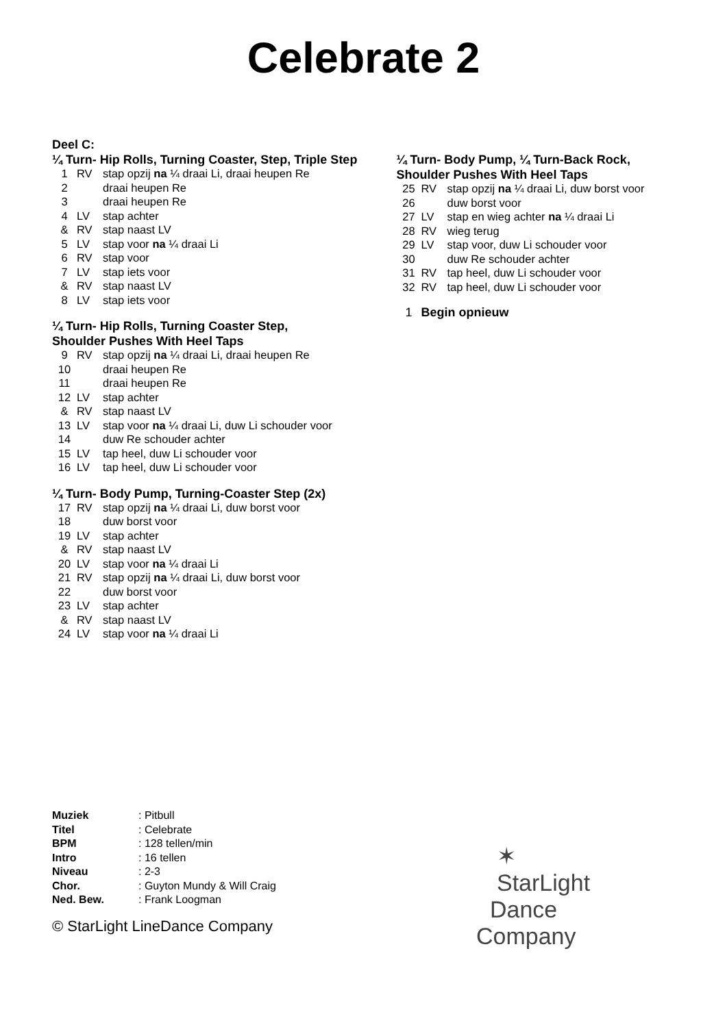Celebrate 2
Deel C:
¼ Turn- Hip Rolls, Turning Coaster, Step, Triple Step
| 1 | RV | stap opzij na ¼ draai Li, draai heupen Re |
| 2 | | draai heupen Re |
| 3 | | draai heupen Re |
| 4 | LV | stap achter |
| & | RV | stap naast LV |
| 5 | LV | stap voor na ¼ draai Li |
| 6 | RV | stap voor |
| 7 | LV | stap iets voor |
| & | RV | stap naast LV |
| 8 | LV | stap iets voor |
¼ Turn- Hip Rolls, Turning Coaster Step,
Shoulder Pushes With Heel Taps
| 9 | RV | stap opzij na ¼ draai Li, draai heupen Re |
| 10 | | draai heupen Re |
| 11 | | draai heupen Re |
| 12 | LV | stap achter |
| & | RV | stap naast LV |
| 13 | LV | stap voor na ¼ draai Li, duw Li schouder voor |
| 14 | | duw Re schouder achter |
| 15 | LV | tap heel, duw Li schouder voor |
| 16 | LV | tap heel, duw Li schouder voor |
¼ Turn- Body Pump, Turning-Coaster Step (2x)
| 17 | RV | stap opzij na ¼ draai Li, duw borst voor |
| 18 | | duw borst voor |
| 19 | LV | stap achter |
| & | RV | stap naast LV |
| 20 | LV | stap voor na ¼ draai Li |
| 21 | RV | stap opzij na ¼ draai Li, duw borst voor |
| 22 | | duw borst voor |
| 23 | LV | stap achter |
| & | RV | stap naast LV |
| 24 | LV | stap voor na ¼ draai Li |
¼ Turn- Body Pump, ¼ Turn-Back Rock,
Shoulder Pushes With Heel Taps
| 25 | RV | stap opzij na ¼ draai Li, duw borst voor |
| 26 | | duw borst voor |
| 27 | LV | stap en wieg achter na ¼ draai Li |
| 28 | RV | wieg terug |
| 29 | LV | stap voor, duw Li schouder voor |
| 30 | | duw Re schouder achter |
| 31 | RV | tap heel, duw Li schouder voor |
| 32 | RV | tap heel, duw Li schouder voor |
| 1 | Begin opnieuw |
| Muziek | : Pitbull |
| Titel | : Celebrate |
| BPM | : 128 tellen/min |
| Intro | : 16 tellen |
| Niveau | : 2-3 |
| Chor. | : Guyton Mundy & Will Craig |
| Ned. Bew. | : Frank Loogman |
© StarLight LineDance Company
✶
StarLight
Dance
Company